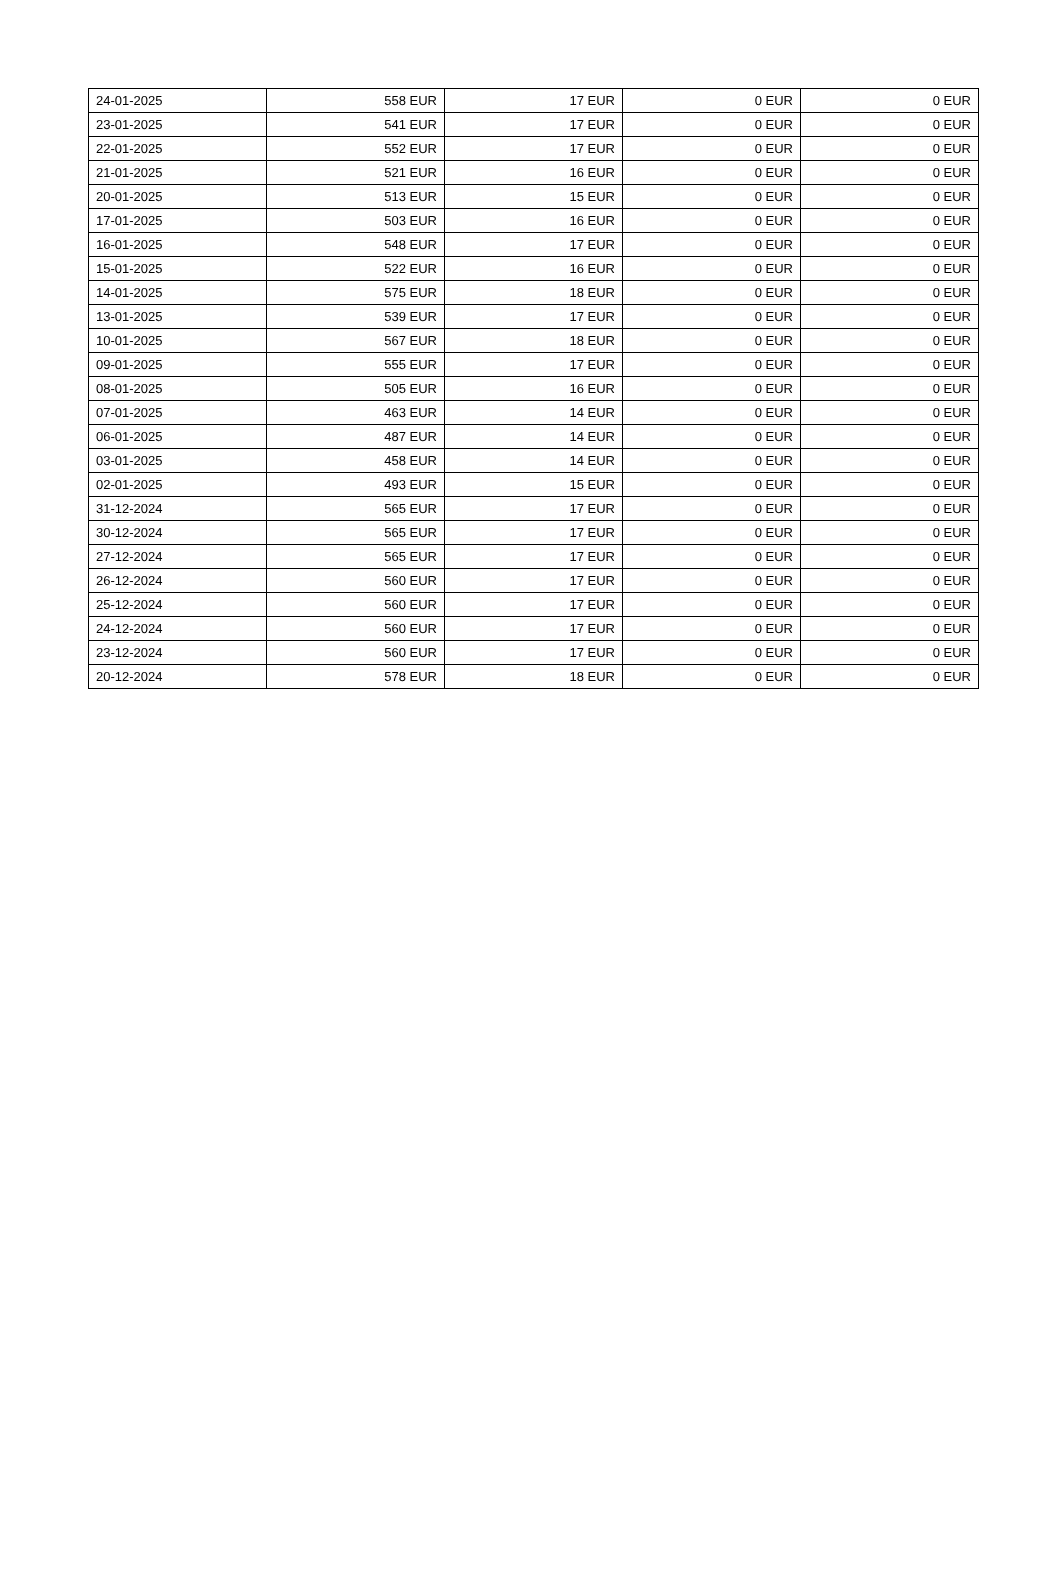| 24-01-2025 | 558 EUR | 17 EUR | 0 EUR | 0 EUR |
| 23-01-2025 | 541 EUR | 17 EUR | 0 EUR | 0 EUR |
| 22-01-2025 | 552 EUR | 17 EUR | 0 EUR | 0 EUR |
| 21-01-2025 | 521 EUR | 16 EUR | 0 EUR | 0 EUR |
| 20-01-2025 | 513 EUR | 15 EUR | 0 EUR | 0 EUR |
| 17-01-2025 | 503 EUR | 16 EUR | 0 EUR | 0 EUR |
| 16-01-2025 | 548 EUR | 17 EUR | 0 EUR | 0 EUR |
| 15-01-2025 | 522 EUR | 16 EUR | 0 EUR | 0 EUR |
| 14-01-2025 | 575 EUR | 18 EUR | 0 EUR | 0 EUR |
| 13-01-2025 | 539 EUR | 17 EUR | 0 EUR | 0 EUR |
| 10-01-2025 | 567 EUR | 18 EUR | 0 EUR | 0 EUR |
| 09-01-2025 | 555 EUR | 17 EUR | 0 EUR | 0 EUR |
| 08-01-2025 | 505 EUR | 16 EUR | 0 EUR | 0 EUR |
| 07-01-2025 | 463 EUR | 14 EUR | 0 EUR | 0 EUR |
| 06-01-2025 | 487 EUR | 14 EUR | 0 EUR | 0 EUR |
| 03-01-2025 | 458 EUR | 14 EUR | 0 EUR | 0 EUR |
| 02-01-2025 | 493 EUR | 15 EUR | 0 EUR | 0 EUR |
| 31-12-2024 | 565 EUR | 17 EUR | 0 EUR | 0 EUR |
| 30-12-2024 | 565 EUR | 17 EUR | 0 EUR | 0 EUR |
| 27-12-2024 | 565 EUR | 17 EUR | 0 EUR | 0 EUR |
| 26-12-2024 | 560 EUR | 17 EUR | 0 EUR | 0 EUR |
| 25-12-2024 | 560 EUR | 17 EUR | 0 EUR | 0 EUR |
| 24-12-2024 | 560 EUR | 17 EUR | 0 EUR | 0 EUR |
| 23-12-2024 | 560 EUR | 17 EUR | 0 EUR | 0 EUR |
| 20-12-2024 | 578 EUR | 18 EUR | 0 EUR | 0 EUR |